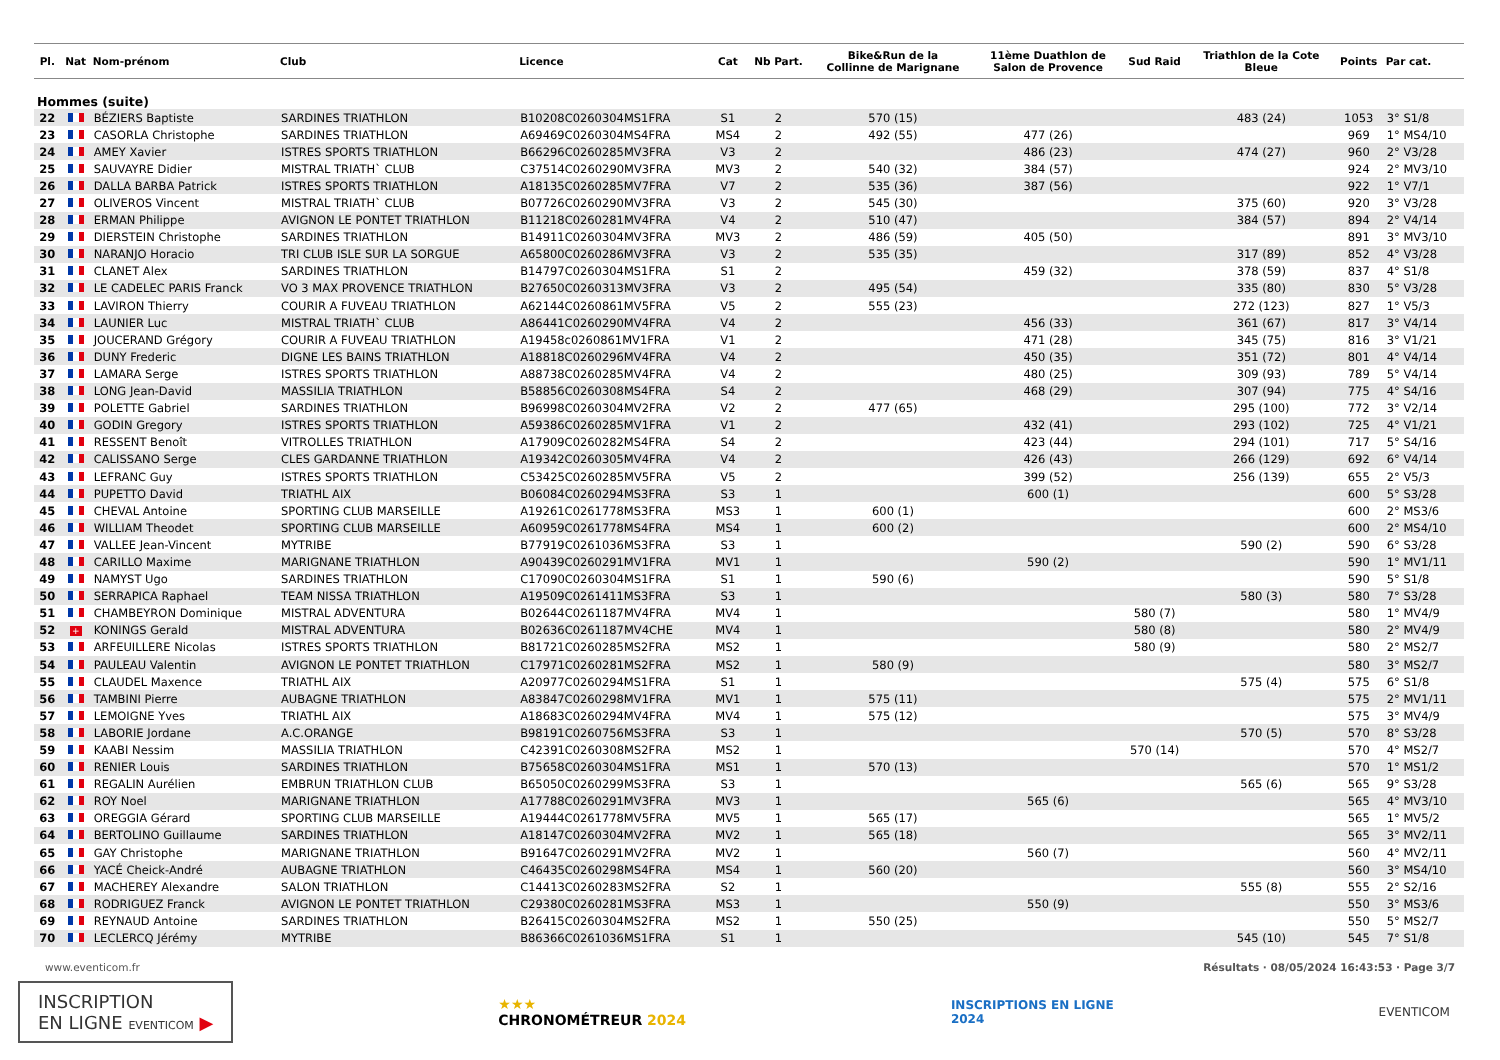| Pl. | Nat | Nom-prénom | Club | Licence | Cat | Nb Part. | Bike&Run de la Collinne de Marignane | 11ème Duathlon de Salon de Provence | Sud Raid | Triathlon de la Cote Bleue | Points | Par cat. |
| --- | --- | --- | --- | --- | --- | --- | --- | --- | --- | --- | --- | --- |
| Hommes (suite) | | | | | | | | | | | | |
| 22 | | BÉZIERS Baptiste | SARDINES TRIATHLON | B10208C0260304MS1FRA | S1 | 2 | 570 (15) | | | 483 (24) | 1053 | 3° S1/8 |
| 23 | | CASORLA Christophe | SARDINES TRIATHLON | A69469C0260304MS4FRA | MS4 | 2 | 492 (55) | 477 (26) | | | 969 | 1° MS4/10 |
| 24 | | AMEY Xavier | ISTRES SPORTS TRIATHLON | B66296C0260285MV3FRA | V3 | 2 | | 486 (23) | | 474 (27) | 960 | 2° V3/28 |
| 25 | | SAUVAYRE Didier | MISTRAL TRIATH` CLUB | C37514C0260290MV3FRA | MV3 | 2 | 540 (32) | 384 (57) | | | 924 | 2° MV3/10 |
| 26 | | DALLA BARBA Patrick | ISTRES SPORTS TRIATHLON | A18135C0260285MV7FRA | V7 | 2 | 535 (36) | 387 (56) | | | 922 | 1° V7/1 |
| 27 | | OLIVEROS Vincent | MISTRAL TRIATH` CLUB | B07726C0260290MV3FRA | V3 | 2 | 545 (30) | | | 375 (60) | 920 | 3° V3/28 |
| 28 | | ERMAN Philippe | AVIGNON LE PONTET TRIATHLON | B11218C0260281MV4FRA | V4 | 2 | 510 (47) | | | 384 (57) | 894 | 2° V4/14 |
| 29 | | DIERSTEIN Christophe | SARDINES TRIATHLON | B14911C0260304MV3FRA | MV3 | 2 | 486 (59) | 405 (50) | | | 891 | 3° MV3/10 |
| 30 | | NARANJO Horacio | TRI CLUB ISLE SUR LA SORGUE | A65800C0260286MV3FRA | V3 | 2 | 535 (35) | | | 317 (89) | 852 | 4° V3/28 |
| 31 | | CLANET Alex | SARDINES TRIATHLON | B14797C0260304MS1FRA | S1 | 2 | | 459 (32) | | 378 (59) | 837 | 4° S1/8 |
| 32 | | LE CADELEC PARIS Franck | VO 3 MAX PROVENCE TRIATHLON | B27650C0260313MV3FRA | V3 | 2 | 495 (54) | | | 335 (80) | 830 | 5° V3/28 |
| 33 | | LAVIRON Thierry | COURIR A FUVEAU TRIATHLON | A62144C0260861MV5FRA | V5 | 2 | 555 (23) | | | 272 (123) | 827 | 1° V5/3 |
| 34 | | LAUNIER Luc | MISTRAL TRIATH` CLUB | A86441C0260290MV4FRA | V4 | 2 | | 456 (33) | | 361 (67) | 817 | 3° V4/14 |
| 35 | | JOUCERAND Grégory | COURIR A FUVEAU TRIATHLON | A19458c0260861MV1FRA | V1 | 2 | | 471 (28) | | 345 (75) | 816 | 3° V1/21 |
| 36 | | DUNY Frederic | DIGNE LES BAINS TRIATHLON | A18818C0260296MV4FRA | V4 | 2 | | 450 (35) | | 351 (72) | 801 | 4° V4/14 |
| 37 | | LAMARA Serge | ISTRES SPORTS TRIATHLON | A88738C0260285MV4FRA | V4 | 2 | | 480 (25) | | 309 (93) | 789 | 5° V4/14 |
| 38 | | LONG Jean-David | MASSILIA TRIATHLON | B58856C0260308MS4FRA | S4 | 2 | | 468 (29) | | 307 (94) | 775 | 4° S4/16 |
| 39 | | POLETTE Gabriel | SARDINES TRIATHLON | B96998C0260304MV2FRA | V2 | 2 | 477 (65) | | | 295 (100) | 772 | 3° V2/14 |
| 40 | | GODIN Gregory | ISTRES SPORTS TRIATHLON | A59386C0260285MV1FRA | V1 | 2 | | 432 (41) | | 293 (102) | 725 | 4° V1/21 |
| 41 | | RESSENT Benoît | VITROLLES TRIATHLON | A17909C0260282MS4FRA | S4 | 2 | | 423 (44) | | 294 (101) | 717 | 5° S4/16 |
| 42 | | CALISSANO Serge | CLES GARDANNE TRIATHLON | A19342C0260305MV4FRA | V4 | 2 | | 426 (43) | | 266 (129) | 692 | 6° V4/14 |
| 43 | | LEFRANC Guy | ISTRES SPORTS TRIATHLON | C53425C0260285MV5FRA | V5 | 2 | | 399 (52) | | 256 (139) | 655 | 2° V5/3 |
| 44 | | PUPETTO David | TRIATHL AIX | B06084C0260294MS3FRA | S3 | 1 | | 600 (1) | | | 600 | 5° S3/28 |
| 45 | | CHEVAL Antoine | SPORTING CLUB MARSEILLE | A19261C0261778MS3FRA | MS3 | 1 | 600 (1) | | | | 600 | 2° MS3/6 |
| 46 | | WILLIAM Theodet | SPORTING CLUB MARSEILLE | A60959C0261778MS4FRA | MS4 | 1 | 600 (2) | | | | 600 | 2° MS4/10 |
| 47 | | VALLEE Jean-Vincent | MYTRIBE | B77919C0261036MS3FRA | S3 | 1 | | | | 590 (2) | 590 | 6° S3/28 |
| 48 | | CARILLO Maxime | MARIGNANE TRIATHLON | A90439C0260291MV1FRA | MV1 | 1 | | 590 (2) | | | 590 | 1° MV1/11 |
| 49 | | NAMYST Ugo | SARDINES TRIATHLON | C17090C0260304MS1FRA | S1 | 1 | 590 (6) | | | | 590 | 5° S1/8 |
| 50 | | SERRAPICA Raphael | TEAM NISSA TRIATHLON | A19509C0261411MS3FRA | S3 | 1 | | | | 580 (3) | 580 | 7° S3/28 |
| 51 | | CHAMBEYRON Dominique | MISTRAL ADVENTURA | B02644C0261187MV4FRA | MV4 | 1 | | | 580 (7) | | 580 | 1° MV4/9 |
| 52 | + | KONINGS Gerald | MISTRAL ADVENTURA | B02636C0261187MV4CHE | MV4 | 1 | | | 580 (8) | | 580 | 2° MV4/9 |
| 53 | | ARFEUILLERE Nicolas | ISTRES SPORTS TRIATHLON | B81721C0260285MS2FRA | MS2 | 1 | | | 580 (9) | | 580 | 2° MS2/7 |
| 54 | | PAULEAU Valentin | AVIGNON LE PONTET TRIATHLON | C17971C0260281MS2FRA | MS2 | 1 | 580 (9) | | | | 580 | 3° MS2/7 |
| 55 | | CLAUDEL Maxence | TRIATHL AIX | A20977C0260294MS1FRA | S1 | 1 | | | | 575 (4) | 575 | 6° S1/8 |
| 56 | | TAMBINI Pierre | AUBAGNE TRIATHLON | A83847C0260298MV1FRA | MV1 | 1 | 575 (11) | | | | 575 | 2° MV1/11 |
| 57 | | LEMOIGNE Yves | TRIATHL AIX | A18683C0260294MV4FRA | MV4 | 1 | 575 (12) | | | | 575 | 3° MV4/9 |
| 58 | | LABORIE Jordane | A.C.ORANGE | B98191C0260756MS3FRA | S3 | 1 | | | | 570 (5) | 570 | 8° S3/28 |
| 59 | | KAABI Nessim | MASSILIA TRIATHLON | C42391C0260308MS2FRA | MS2 | 1 | | | 570 (14) | | 570 | 4° MS2/7 |
| 60 | | RENIER Louis | SARDINES TRIATHLON | B75658C0260304MS1FRA | MS1 | 1 | 570 (13) | | | | 570 | 1° MS1/2 |
| 61 | | REGALIN Aurélien | EMBRUN TRIATHLON CLUB | B65050C0260299MS3FRA | S3 | 1 | | | | 565 (6) | 565 | 9° S3/28 |
| 62 | | ROY Noel | MARIGNANE TRIATHLON | A17788C0260291MV3FRA | MV3 | 1 | | 565 (6) | | | 565 | 4° MV3/10 |
| 63 | | OREGGIA Gérard | SPORTING CLUB MARSEILLE | A19444C0261778MV5FRA | MV5 | 1 | 565 (17) | | | | 565 | 1° MV5/2 |
| 64 | | BERTOLINO Guillaume | SARDINES TRIATHLON | A18147C0260304MV2FRA | MV2 | 1 | 565 (18) | | | | 565 | 3° MV2/11 |
| 65 | | GAY Christophe | MARIGNANE TRIATHLON | B91647C0260291MV2FRA | MV2 | 1 | | 560 (7) | | | 560 | 4° MV2/11 |
| 66 | | YACÉ Cheick-André | AUBAGNE TRIATHLON | C46435C0260298MS4FRA | MS4 | 1 | 560 (20) | | | | 560 | 3° MS4/10 |
| 67 | | MACHEREY Alexandre | SALON TRIATHLON | C14413C0260283MS2FRA | S2 | 1 | | | | 555 (8) | 555 | 2° S2/16 |
| 68 | | RODRIGUEZ Franck | AVIGNON LE PONTET TRIATHLON | C29380C0260281MS3FRA | MS3 | 1 | | 550 (9) | | | 550 | 3° MS3/6 |
| 69 | | REYNAUD Antoine | SARDINES TRIATHLON | B26415C0260304MS2FRA | MS2 | 1 | 550 (25) | | | | 550 | 5° MS2/7 |
| 70 | | LECLERCQ Jérémy | MYTRIBE | B86366C0261036MS1FRA | S1 | 1 | | | | 545 (10) | 545 | 7° S1/8 |
www.eventicom.fr Résultats · 08/05/2024 16:43:53 · Page 3/7
INSCRIPTION
EN LIGNE EVENTICOM ▶
★★★
CHRONOMÉTREUR 2024
INSCRIPTIONS EN LIGNE
2024
EVENTICOM